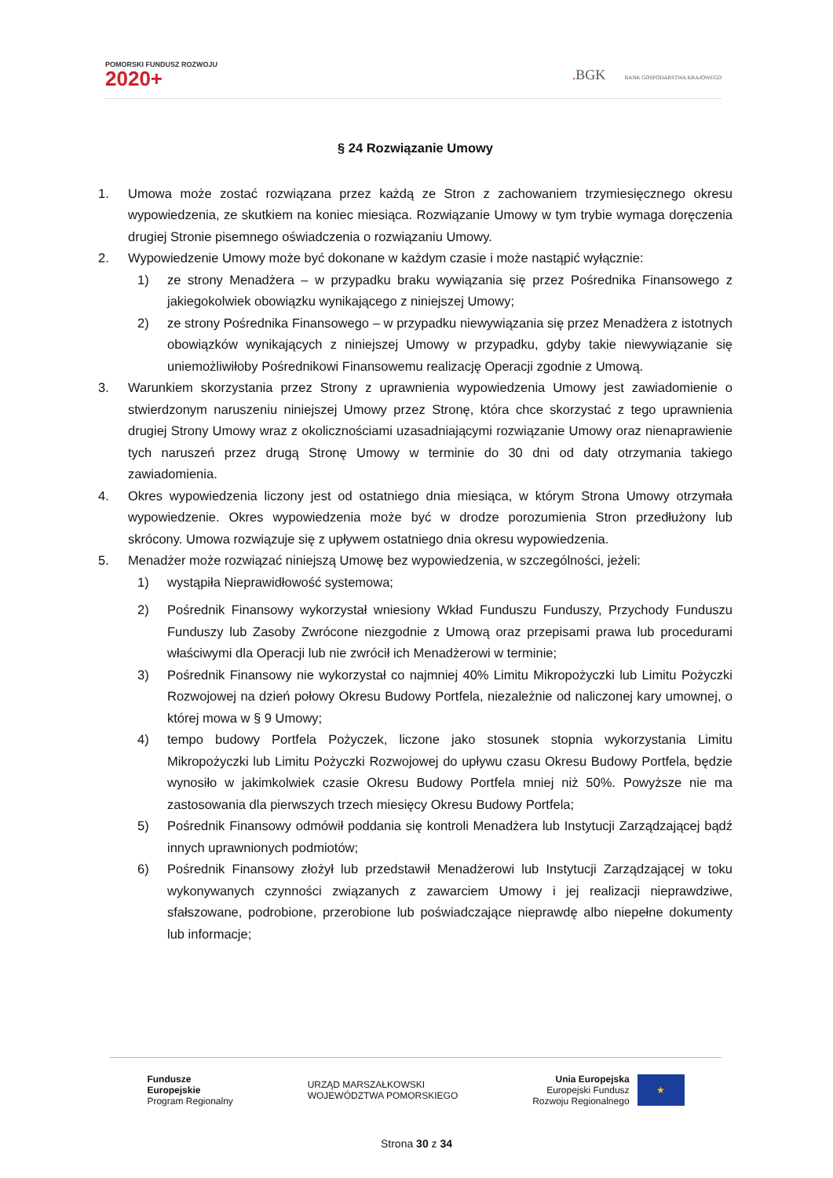POMORSKI FUNDUSZ ROZWOJU
2020+
. BGK BANK GOSPODARSTWA KRAJOWEGO
§ 24 Rozwiązanie Umowy
1. Umowa może zostać rozwiązana przez każdą ze Stron z zachowaniem trzymiesięcznego okresu wypowiedzenia, ze skutkiem na koniec miesiąca. Rozwiązanie Umowy w tym trybie wymaga doręczenia drugiej Stronie pisemnego oświadczenia o rozwiązaniu Umowy.
2. Wypowiedzenie Umowy może być dokonane w każdym czasie i może nastąpić wyłącznie:
1) ze strony Menadżera – w przypadku braku wywiązania się przez Pośrednika Finansowego z jakiegokolwiek obowiązku wynikającego z niniejszej Umowy;
2) ze strony Pośrednika Finansowego – w przypadku niewywiązania się przez Menadżera z istotnych obowiązków wynikających z niniejszej Umowy w przypadku, gdyby takie niewywiązanie się uniemożliwiłoby Pośrednikowi Finansowemu realizację Operacji zgodnie z Umową.
3. Warunkiem skorzystania przez Strony z uprawnienia wypowiedzenia Umowy jest zawiadomienie o stwierdzonym naruszeniu niniejszej Umowy przez Stronę, która chce skorzystać z tego uprawnienia drugiej Strony Umowy wraz z okolicznościami uzasadniającymi rozwiązanie Umowy oraz nienaprawienie tych naruszeń przez drugą Stronę Umowy w terminie do 30 dni od daty otrzymania takiego zawiadomienia.
4. Okres wypowiedzenia liczony jest od ostatniego dnia miesiąca, w którym Strona Umowy otrzymała wypowiedzenie. Okres wypowiedzenia może być w drodze porozumienia Stron przedłużony lub skrócony. Umowa rozwiązuje się z upływem ostatniego dnia okresu wypowiedzenia.
5. Menadżer może rozwiązać niniejszą Umowę bez wypowiedzenia, w szczególności, jeżeli:
1) wystąpiła Nieprawidłowość systemowa;
2) Pośrednik Finansowy wykorzystał wniesiony Wkład Funduszu Funduszy, Przychody Funduszu Funduszy lub Zasoby Zwrócone niezgodnie z Umową oraz przepisami prawa lub procedurami właściwymi dla Operacji lub nie zwrócił ich Menadżerowi w terminie;
3) Pośrednik Finansowy nie wykorzystał co najmniej 40% Limitu Mikropożyczki lub Limitu Pożyczki Rozwojowej na dzień połowy Okresu Budowy Portfela, niezależnie od naliczonej kary umownej, o której mowa w § 9 Umowy;
4) tempo budowy Portfela Pożyczek, liczone jako stosunek stopnia wykorzystania Limitu Mikropożyczki lub Limitu Pożyczki Rozwojowej do upływu czasu Okresu Budowy Portfela, będzie wynosiło w jakimkolwiek czasie Okresu Budowy Portfela mniej niż 50%. Powyższe nie ma zastosowania dla pierwszych trzech miesięcy Okresu Budowy Portfela;
5) Pośrednik Finansowy odmówił poddania się kontroli Menadżera lub Instytucji Zarządzającej bądź innych uprawnionych podmiotów;
6) Pośrednik Finansowy złożył lub przedstawił Menadżerowi lub Instytucji Zarządzającej w toku wykonywanych czynności związanych z zawarciem Umowy i jej realizacji nieprawdziwe, sfałszowane, podrobione, przerobione lub poświadczające nieprawdę albo niepełne dokumenty lub informacje;
Fundusze
Europejskie
Program Regionalny
URZĄD MARSZAŁKOWSKI
WOJEWÓDZTWA POMORSKIEGO
Unia Europejska
Europejski Fundusz
Rozwoju Regionalnego
★
Strona 30 z 34